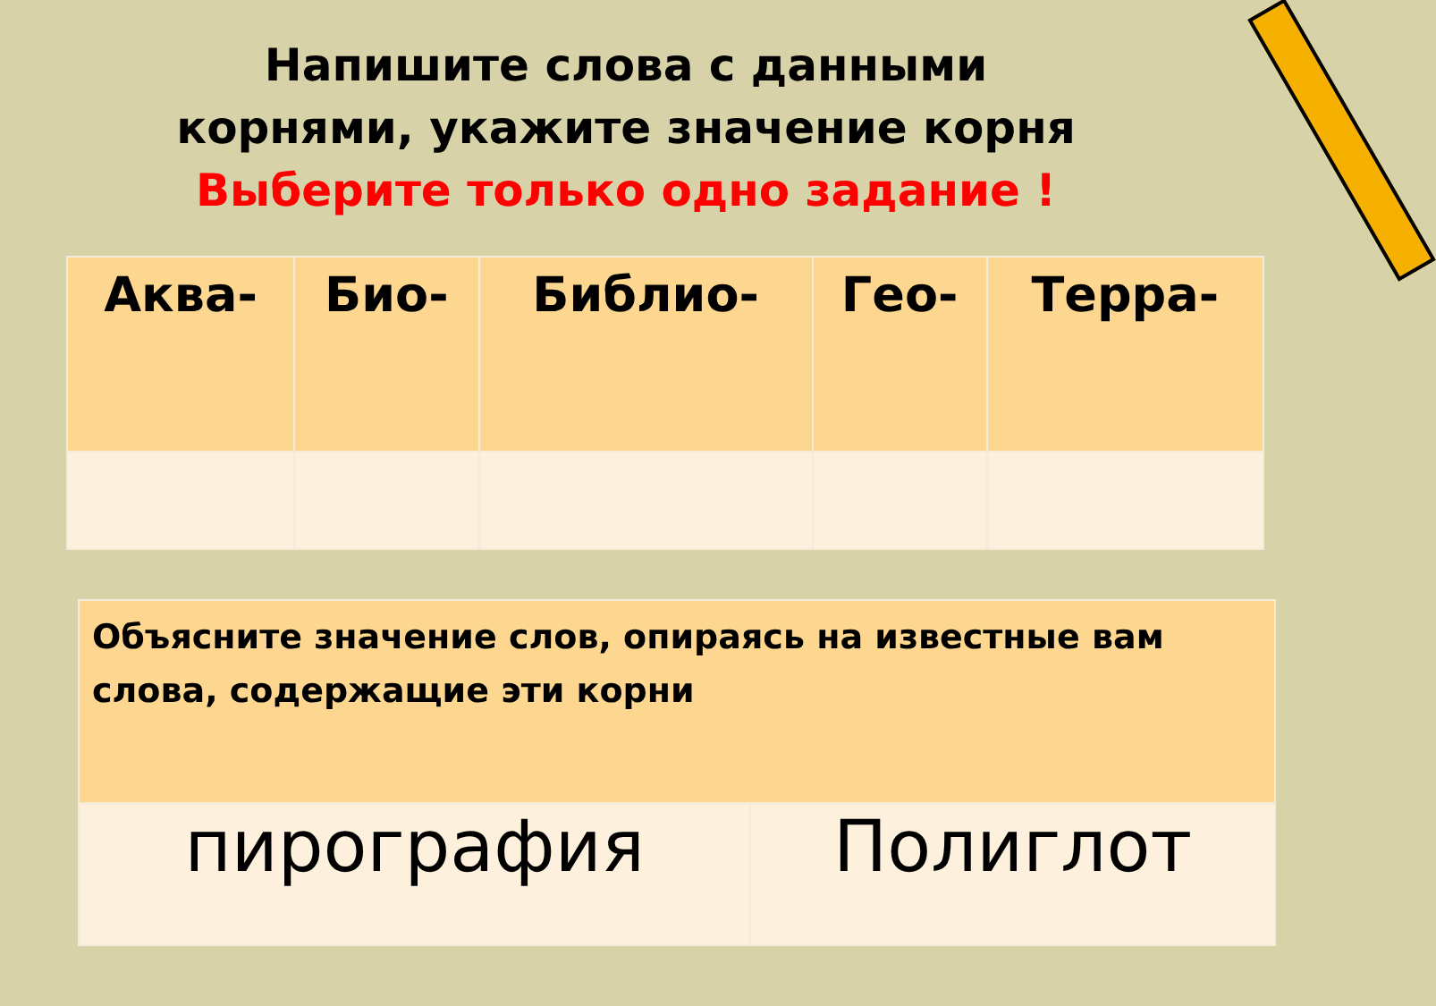Напишите слова с данными
корнями, укажите значение корня
Выберите только одно задание !
| Аква- | Био- | Библио- | Гео- | Терра- |
| Объясните значение слов, опираясь на известные вам слова, содержащие эти корни | |
| пирография | Полиглот |